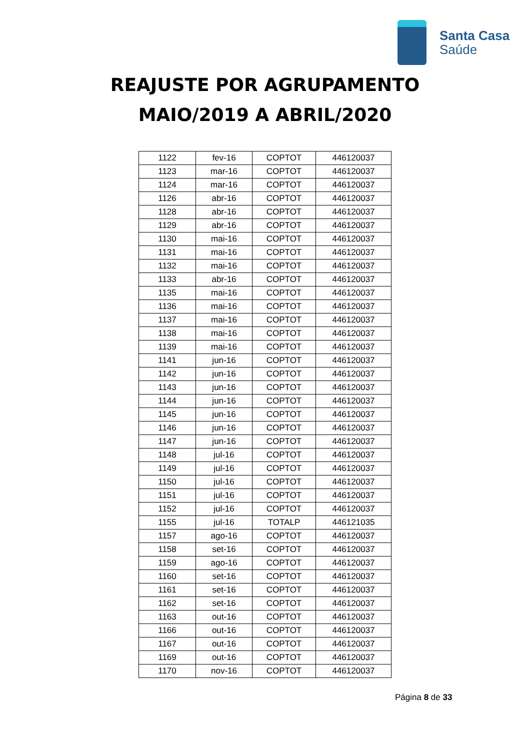Santa Casa
Saúde
REAJUSTE POR AGRUPAMENTO
MAIO/2019 A ABRIL/2020
| 1122 | fev-16 | COPTOT | 446120037 |
| 1123 | mar-16 | COPTOT | 446120037 |
| 1124 | mar-16 | COPTOT | 446120037 |
| 1126 | abr-16 | COPTOT | 446120037 |
| 1128 | abr-16 | COPTOT | 446120037 |
| 1129 | abr-16 | COPTOT | 446120037 |
| 1130 | mai-16 | COPTOT | 446120037 |
| 1131 | mai-16 | COPTOT | 446120037 |
| 1132 | mai-16 | COPTOT | 446120037 |
| 1133 | abr-16 | COPTOT | 446120037 |
| 1135 | mai-16 | COPTOT | 446120037 |
| 1136 | mai-16 | COPTOT | 446120037 |
| 1137 | mai-16 | COPTOT | 446120037 |
| 1138 | mai-16 | COPTOT | 446120037 |
| 1139 | mai-16 | COPTOT | 446120037 |
| 1141 | jun-16 | COPTOT | 446120037 |
| 1142 | jun-16 | COPTOT | 446120037 |
| 1143 | jun-16 | COPTOT | 446120037 |
| 1144 | jun-16 | COPTOT | 446120037 |
| 1145 | jun-16 | COPTOT | 446120037 |
| 1146 | jun-16 | COPTOT | 446120037 |
| 1147 | jun-16 | COPTOT | 446120037 |
| 1148 | jul-16 | COPTOT | 446120037 |
| 1149 | jul-16 | COPTOT | 446120037 |
| 1150 | jul-16 | COPTOT | 446120037 |
| 1151 | jul-16 | COPTOT | 446120037 |
| 1152 | jul-16 | COPTOT | 446120037 |
| 1155 | jul-16 | TOTALP | 446121035 |
| 1157 | ago-16 | COPTOT | 446120037 |
| 1158 | set-16 | COPTOT | 446120037 |
| 1159 | ago-16 | COPTOT | 446120037 |
| 1160 | set-16 | COPTOT | 446120037 |
| 1161 | set-16 | COPTOT | 446120037 |
| 1162 | set-16 | COPTOT | 446120037 |
| 1163 | out-16 | COPTOT | 446120037 |
| 1166 | out-16 | COPTOT | 446120037 |
| 1167 | out-16 | COPTOT | 446120037 |
| 1169 | out-16 | COPTOT | 446120037 |
| 1170 | nov-16 | COPTOT | 446120037 |
Página 8 de 33